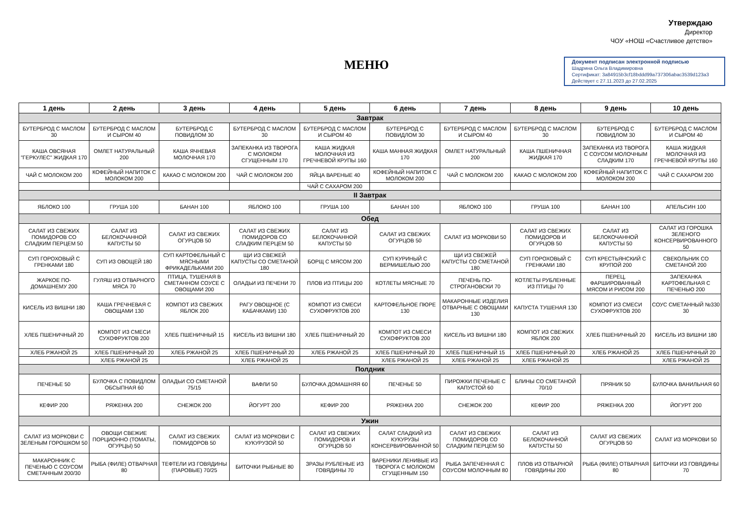Утверждаю
Директор
ЧОУ «НОШ «Счастливое детство»
МЕНЮ
Документ подписан электронной подписью
Шадрина Ольга Владимировна
Сертификат: 3a84915b3cf18bddd99a737306abac3539d123a3
Действует с 27.11.2023 до 27.02.2025
| 1 день | 2 день | 3 день | 4 день | 5 день | 6 день | 7 день | 8 день | 9 день | 10 день |
| --- | --- | --- | --- | --- | --- | --- | --- | --- | --- |
| Завтрак | | | | | | | | | |
| БУТЕРБРОД С МАСЛОМ 30 | БУТЕРБРОД С МАСЛОМ И СЫРОМ 40 | БУТЕРБРОД С ПОВИДЛОМ 30 | БУТЕРБРОД С МАСЛОМ 30 | БУТЕРБРОД С МАСЛОМ И СЫРОМ 40 | БУТЕРБРОД С ПОВИДЛОМ 30 | БУТЕРБРОД С МАСЛОМ И СЫРОМ 40 | БУТЕРБРОД С МАСЛОМ 30 | БУТЕРБРОД С ПОВИДЛОМ 30 | БУТЕРБРОД С МАСЛОМ И СЫРОМ 40 |
| КАША ОВСЯНАЯ "ГЕРКУЛЕС" ЖИДКАЯ 170 | ОМЛЕТ НАТУРАЛЬНЫЙ 200 | КАША ЯЧНЕВАЯ МОЛОЧНАЯ 170 | ЗАПЕКАНКА ИЗ ТВОРОГА С МОЛОКОМ СГУЩЕННЫМ 170 | КАША ЖИДКАЯ МОЛОЧНАЯ ИЗ ГРЕЧНЕВОЙ КРУПЫ 160 | КАША МАННАЯ ЖИДКАЯ 170 | ОМЛЕТ НАТУРАЛЬНЫЙ 200 | КАША ПШЕНИЧНАЯ ЖИДКАЯ 170 | ЗАПЕКАНКА ИЗ ТВОРОГА С СОУСОМ МОЛОЧНЫМ СЛАДКИМ 170 | КАША ЖИДКАЯ МОЛОЧНАЯ ИЗ ГРЕЧНЕВОЙ КРУПЫ 160 |
| ЧАЙ С МОЛОКОМ 200 | КОФЕЙНЫЙ НАПИТОК С МОЛОКОМ 200 | КАКАО С МОЛОКОМ 200 | ЧАЙ С МОЛОКОМ 200 | ЯЙЦА ВАРЕНЫЕ 40 | КОФЕЙНЫЙ НАПИТОК С МОЛОКОМ 200 | ЧАЙ С МОЛОКОМ 200 | КАКАО С МОЛОКОМ 200 | КОФЕЙНЫЙ НАПИТОК С МОЛОКОМ 200 | ЧАЙ С САХАРОМ 200 |
| | | | | ЧАЙ С САХАРОМ 200 | | | | | |
| II Завтрак | | | | | | | | | |
| ЯБЛОКО 100 | ГРУША 100 | БАНАН 100 | ЯБЛОКО 100 | ГРУША 100 | БАНАН 100 | ЯБЛОКО 100 | ГРУША 100 | БАНАН 100 | АПЕЛЬСИН 100 |
| Обед | | | | | | | | | |
| САЛАТ ИЗ СВЕЖИХ ПОМИДОРОВ СО СЛАДКИМ ПЕРЦЕМ 50 | САЛАТ ИЗ БЕЛОКОЧАННОЙ КАПУСТЫ 50 | САЛАТ ИЗ СВЕЖИХ ОГУРЦОВ 50 | САЛАТ ИЗ СВЕЖИХ ПОМИДОРОВ СО СЛАДКИМ ПЕРЦЕМ 50 | САЛАТ ИЗ БЕЛОКОЧАННОЙ КАПУСТЫ 50 | САЛАТ ИЗ СВЕЖИХ ОГУРЦОВ 50 | САЛАТ ИЗ МОРКОВИ 50 | САЛАТ ИЗ СВЕЖИХ ПОМИДОРОВ И ОГУРЦОВ 50 | САЛАТ ИЗ БЕЛОКОЧАННОЙ КАПУСТЫ 50 | САЛАТ ИЗ ГОРОШКА ЗЕЛЕНОГО КОНСЕРВИРОВАННОГО 50 |
| СУП ГОРОХОВЫЙ С ГРЕНКАМИ 180 | СУП ИЗ ОВОЩЕЙ 180 | СУП КАРТОФЕЛЬНЫЙ С МЯСНЫМИ ФРИКАДЕЛЬКАМИ 200 | ЩИ ИЗ СВЕЖЕЙ КАПУСТЫ СО СМЕТАНОЙ 180 | БОРЩ С МЯСОМ 200 | СУП КУРИНЫЙ С ВЕРМИШЕЛЬЮ 200 | ЩИ ИЗ СВЕЖЕЙ КАПУСТЫ СО СМЕТАНОЙ 180 | СУП ГОРОХОВЫЙ С ГРЕНКАМИ 180 | СУП КРЕСТЬЯНСКИЙ С КРУПОЙ 200 | СВЕКОЛЬНИК СО СМЕТАНОЙ 200 |
| ЖАРКОЕ ПО-ДОМАШНЕМУ 200 | ГУЛЯШ ИЗ ОТВАРНОГО МЯСА 70 | ПТИЦА, ТУШЕНАЯ В СМЕТАННОМ СОУСЕ С ОВОЩАМИ 200 | ОЛАДЬИ ИЗ ПЕЧЕНИ 70 | ПЛОВ ИЗ ПТИЦЫ 200 | КОТЛЕТЫ МЯСНЫЕ 70 | ПЕЧЕНЬ ПО-СТРОГАНОВСКИ 70 | КОТЛЕТЫ РУБЛЕННЫЕ ИЗ ПТИЦЫ 70 | ПЕРЕЦ, ФАРШИРОВАННЫЙ МЯСОМ И РИСОМ 200 | ЗАПЕКАНКА КАРТОФЕЛЬНАЯ С ПЕЧЕНЬЮ 200 |
| КИСЕЛЬ ИЗ ВИШНИ 180 | КАША ГРЕЧНЕВАЯ С ОВОЩАМИ 130 | КОМПОТ ИЗ СВЕЖИХ ЯБЛОК 200 | РАГУ ОВОЩНОЕ (С КАБАЧКАМИ) 130 | КОМПОТ ИЗ СМЕСИ СУХОФРУКТОВ 200 | КАРТОФЕЛЬНОЕ ПЮРЕ 130 | МАКАРОННЫЕ ИЗДЕЛИЯ ОТВАРНЫЕ С ОВОЩАМИ 130 | КАПУСТА ТУШЕНАЯ 130 | КОМПОТ ИЗ СМЕСИ СУХОФРУКТОВ 200 | СОУС СМЕТАННЫЙ №330 30 |
| ХЛЕБ ПШЕНИЧНЫЙ 20 | КОМПОТ ИЗ СМЕСИ СУХОФРУКТОВ 200 | ХЛЕБ ПШЕНИЧНЫЙ 15 | КИСЕЛЬ ИЗ ВИШНИ 180 | ХЛЕБ ПШЕНИЧНЫЙ 20 | КОМПОТ ИЗ СМЕСИ СУХОФРУКТОВ 200 | КИСЕЛЬ ИЗ ВИШНИ 180 | КОМПОТ ИЗ СВЕЖИХ ЯБЛОК 200 | ХЛЕБ ПШЕНИЧНЫЙ 20 | КИСЕЛЬ ИЗ ВИШНИ 180 |
| ХЛЕБ РЖАНОЙ 25 | ХЛЕБ ПШЕНИЧНЫЙ 20 | ХЛЕБ РЖАНОЙ 25 | ХЛЕБ ПШЕНИЧНЫЙ 20 | ХЛЕБ РЖАНОЙ 25 | ХЛЕБ ПШЕНИЧНЫЙ 20 | ХЛЕБ ПШЕНИЧНЫЙ 15 | ХЛЕБ ПШЕНИЧНЫЙ 20 | ХЛЕБ РЖАНОЙ 25 | ХЛЕБ ПШЕНИЧНЫЙ 20 |
| | ХЛЕБ РЖАНОЙ 25 | | ХЛЕБ РЖАНОЙ 25 | | ХЛЕБ РЖАНОЙ 25 | ХЛЕБ РЖАНОЙ 25 | ХЛЕБ РЖАНОЙ 25 | | ХЛЕБ РЖАНОЙ 25 |
| Полдник | | | | | | | | | |
| ПЕЧЕНЬЕ 50 | БУЛОЧКА С ПОВИДЛОМ ОБСЫПНАЯ 60 | ОЛАДЬИ СО СМЕТАНОЙ 75/15 | ВАФЛИ 50 | БУЛОЧКА ДОМАШНЯЯ 60 | ПЕЧЕНЬЕ 50 | ПИРОЖКИ ПЕЧЕНЫЕ С КАПУСТОЙ 60 | БЛИНЫ СО СМЕТАНОЙ 70/10 | ПРЯНИК 50 | БУЛОЧКА ВАНИЛЬНАЯ 60 |
| КЕФИР 200 | РЯЖЕНКА 200 | СНЕЖОК 200 | ЙОГУРТ 200 | КЕФИР 200 | РЯЖЕНКА 200 | СНЕЖОК 200 | КЕФИР 200 | РЯЖЕНКА 200 | ЙОГУРТ 200 |
| Ужин | | | | | | | | | |
| САЛАТ ИЗ МОРКОВИ С ЗЕЛЕНЫМ ГОРОШКОМ 50 | ОВОЩИ СВЕЖИЕ ПОРЦИОННО (ТОМАТЫ, ОГУРЦЫ) 50 | САЛАТ ИЗ СВЕЖИХ ПОМИДОРОВ 50 | САЛАТ ИЗ МОРКОВИ С КУКУРУЗОЙ 50 | САЛАТ ИЗ СВЕЖИХ ПОМИДОРОВ И ОГУРЦОВ 50 | САЛАТ СЛАДКИЙ ИЗ КУКУРУЗЫ КОНСЕРВИРОВАННОЙ 50 | САЛАТ ИЗ СВЕЖИХ ПОМИДОРОВ СО СЛАДКИМ ПЕРЦЕМ 50 | САЛАТ ИЗ БЕЛОКОЧАННОЙ КАПУСТЫ 50 | САЛАТ ИЗ СВЕЖИХ ОГУРЦОВ 50 | САЛАТ ИЗ МОРКОВИ 50 |
| МАКАРОННИК С ПЕЧЕНЬЮ С СОУСОМ СМЕТАННЫМ 200/30 | РЫБА (ФИЛЕ) ОТВАРНАЯ 80 | ТЕФТЕЛИ ИЗ ГОВЯДИНЫ (ПАРОВЫЕ) 70/25 | БИТОЧКИ РЫБНЫЕ 80 | ЗРАЗЫ РУБЛЕНЫЕ ИЗ ГОВЯДИНЫ 70 | ВАРЕНИКИ ЛЕНИВЫЕ ИЗ ТВОРОГА С МОЛОКОМ СГУЩЕННЫМ 150 | РЫБА ЗАПЕЧЕННАЯ С СОУСОМ МОЛОЧНЫМ 80 | ПЛОВ ИЗ ОТВАРНОЙ ГОВЯДИНЫ 200 | РЫБА (ФИЛЕ) ОТВАРНАЯ 80 | БИТОЧКИ ИЗ ГОВЯДИНЫ 70 |